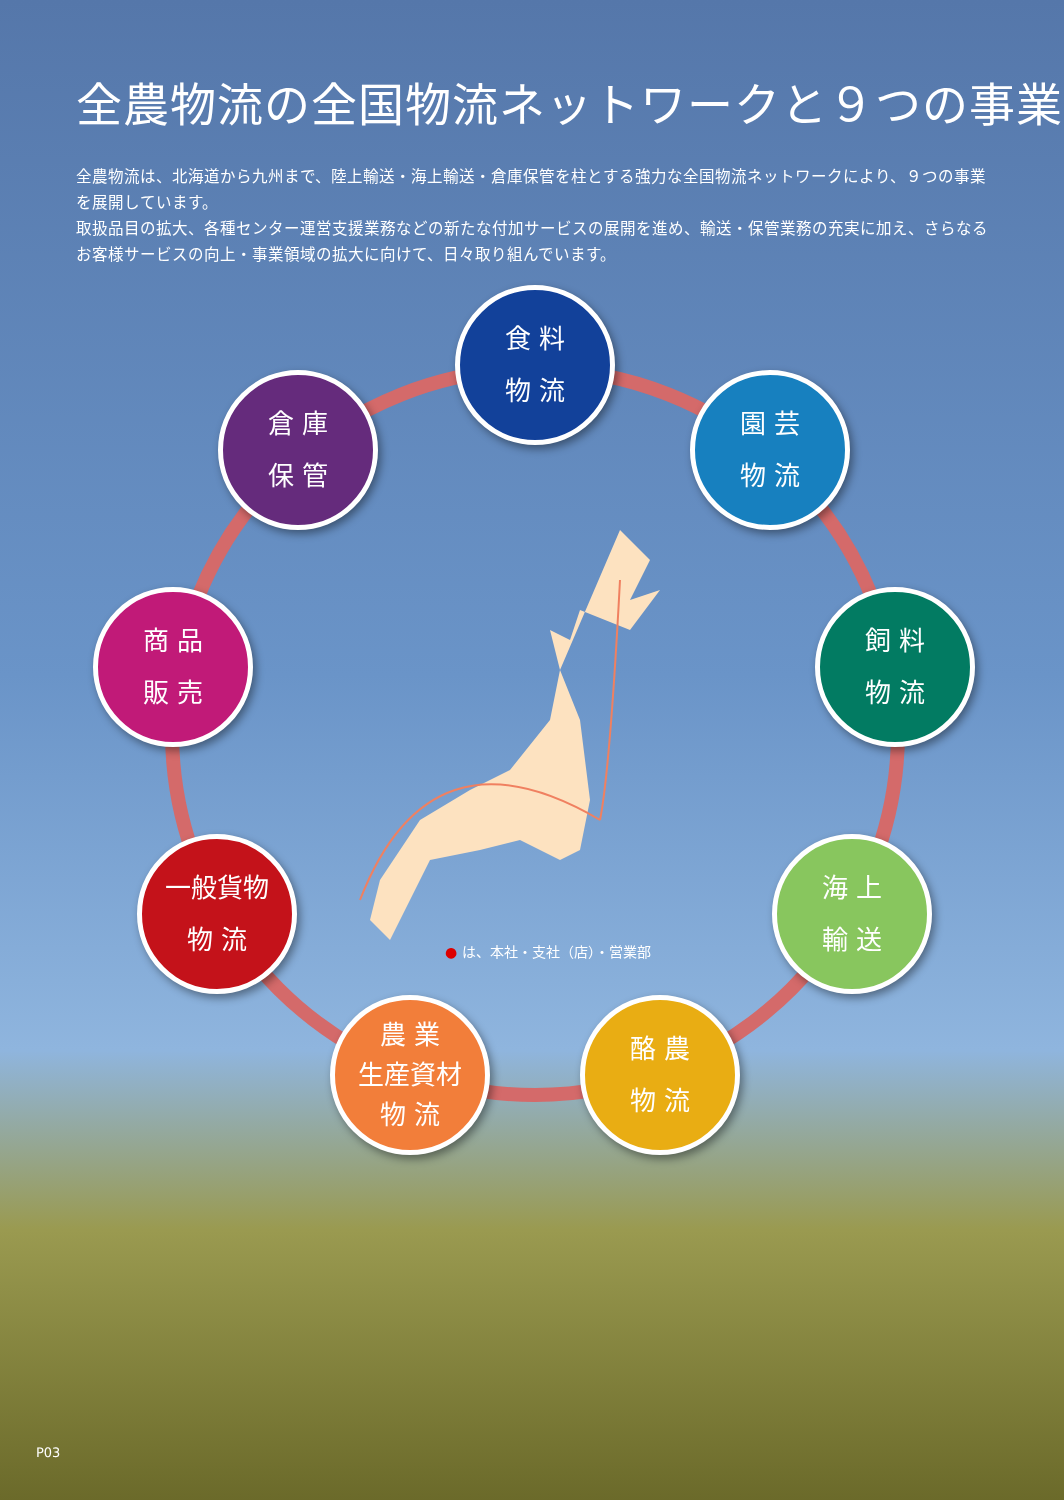全農物流の全国物流ネットワークと９つの事業
全農物流は、北海道から九州まで、陸上輸送・海上輸送・倉庫保管を柱とする強力な全国物流ネットワークにより、９つの事業を展開しています。
取扱品目の拡大、各種センター運営支援業務などの新たな付加サービスの展開を進め、輸送・保管業務の充実に加え、さらなるお客様サービスの向上・事業領域の拡大に向けて、日々取り組んでいます。
食 料
物 流
園 芸
物 流
飼 料
物 流
海 上
輸 送
酪 農
物 流
農 業
生産資材
物 流
一般貨物
物 流
商 品
販 売
倉 庫
保 管
● は、本社・支社（店）・営業部
P03